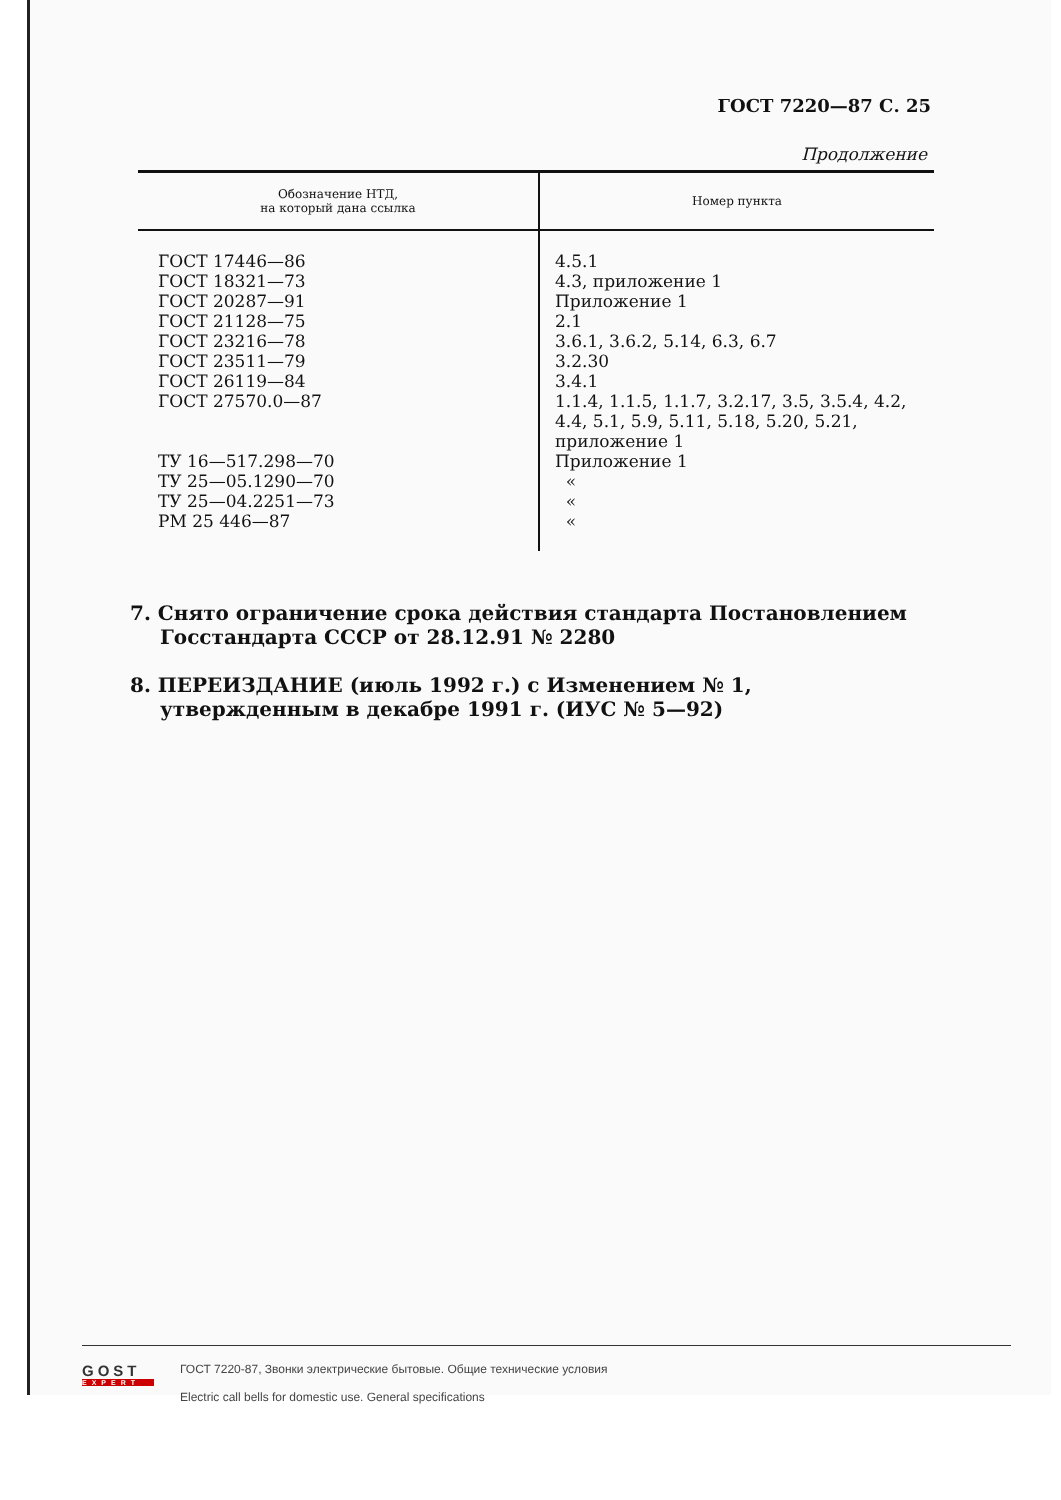ГОСТ 7220—87 С. 25
Продолжение
| Обозначение НТД, на который дана ссылка | Номер пункта |
| --- | --- |
| ГОСТ 17446—86 ГОСТ 18321—73 ГОСТ 20287—91 ГОСТ 21128—75 ГОСТ 23216—78 ГОСТ 23511—79 ГОСТ 26119—84 ГОСТ 27570.0—87 ТУ 16—517.298—70 ТУ 25—05.1290—70 ТУ 25—04.2251—73 РМ 25 446—87 | 4.5.1 4.3, приложение 1 Приложение 1 2.1 3.6.1, 3.6.2, 5.14, 6.3, 6.7 3.2.30 3.4.1 1.1.4, 1.1.5, 1.1.7, 3.2.17, 3.5, 3.5.4, 4.2, 4.4, 5.1, 5.9, 5.11, 5.18, 5.20, 5.21, приложение 1 Приложение 1 « « « |
7. Снято ограничение срока действия стандарта Постановлением Госстандарта СССР от 28.12.91 № 2280
8. ПЕРЕИЗДАНИЕ (июль 1992 г.) с Изменением № 1, утвержденным в декабре 1991 г. (ИУС № 5—92)
GOST
EXPERT
ГОСТ 7220-87, Звонки электрические бытовые. Общие технические условия
Electric call bells for domestic use. General specifications